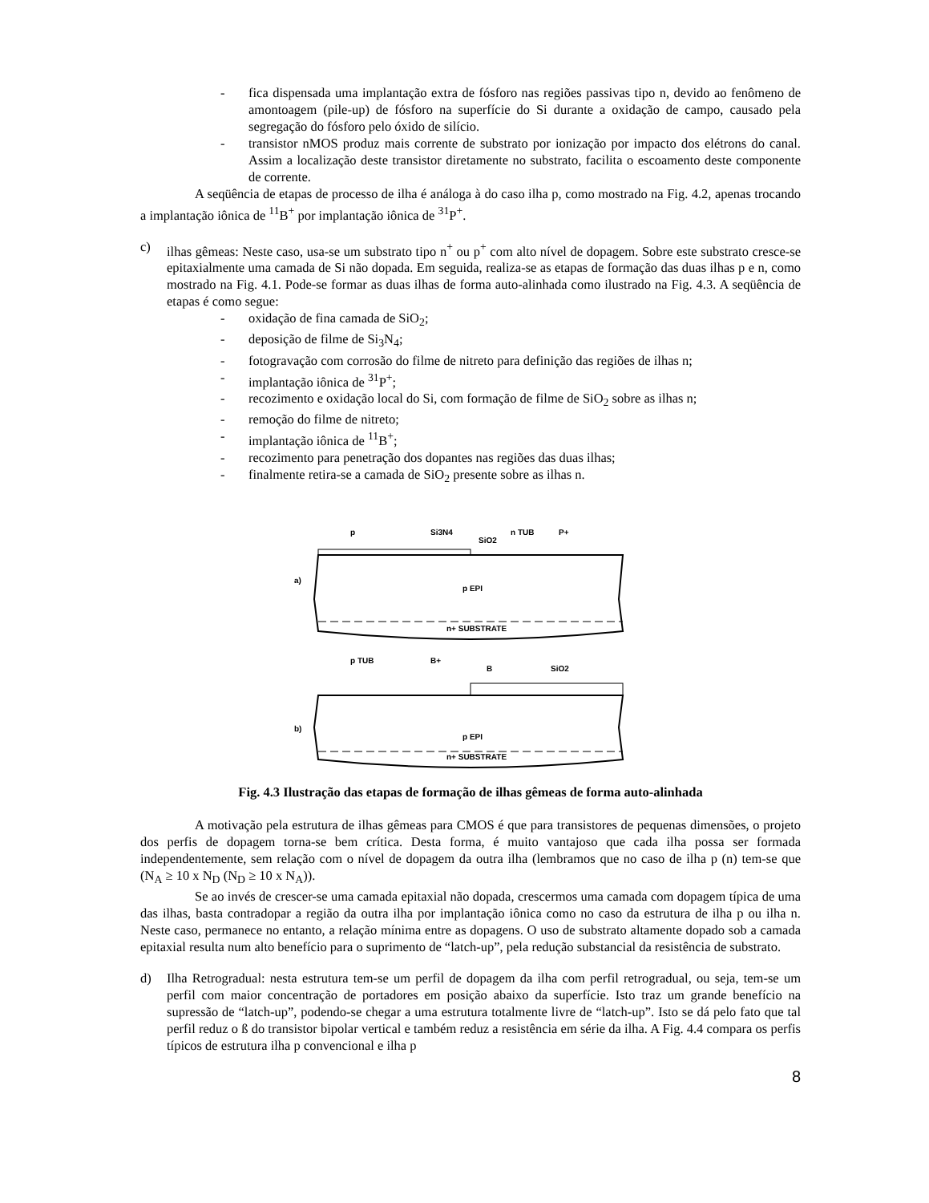- fica dispensada uma implantação extra de fósforo nas regiões passivas tipo n, devido ao fenômeno de amontoagem (pile-up) de fósforo na superfície do Si durante a oxidação de campo, causado pela segregação do fósforo pelo óxido de silício.
- transistor nMOS produz mais corrente de substrato por ionização por impacto dos elétrons do canal. Assim a localização deste transistor diretamente no substrato, facilita o escoamento deste componente de corrente.
A seqüência de etapas de processo de ilha é análoga à do caso ilha p, como mostrado na Fig. 4.2, apenas trocando a implantação iônica de <sup>11</sup>B<sup>+</sup> por implantação iônica de <sup>31</sup>P<sup>+</sup>.
c) ilhas gêmeas: Neste caso, usa-se um substrato tipo n<sup>+</sup> ou p<sup>+</sup> com alto nível de dopagem. Sobre este substrato cresce-se epitaxialmente uma camada de Si não dopada. Em seguida, realiza-se as etapas de formação das duas ilhas p e n, como mostrado na Fig. 4.1. Pode-se formar as duas ilhas de forma auto-alinhada como ilustrado na Fig. 4.3. A seqüência de etapas é como segue:
- oxidação de fina camada de SiO<sub>2</sub>;
- deposição de filme de Si<sub>3</sub>N<sub>4</sub>;
- fotogravação com corrosão do filme de nitreto para definição das regiões de ilhas n;
- implantação iônica de <sup>31</sup>P<sup>+</sup>;
- recozimento e oxidação local do Si, com formação de filme de SiO<sub>2</sub> sobre as ilhas n;
- remoção do filme de nitreto;
- implantação iônica de <sup>11</sup>B<sup>+</sup>;
- recozimento para penetração dos dopantes nas regiões das duas ilhas;
- finalmente retira-se a camada de SiO<sub>2</sub> presente sobre as ilhas n.
a)
p EPI
n+ SUBSTRATE
p
Si3N4
SiO2
n TUB
P+
b)
p EPI
n+ SUBSTRATE
p TUB
B+
B
SiO2
Fig. 4.3 Ilustração das etapas de formação de ilhas gêmeas de forma auto-alinhada
A motivação pela estrutura de ilhas gêmeas para CMOS é que para transistores de pequenas dimensões, o projeto dos perfis de dopagem torna-se bem crítica. Desta forma, é muito vantajoso que cada ilha possa ser formada independentemente, sem relação com o nível de dopagem da outra ilha (lembramos que no caso de ilha p (n) tem-se que (N<sub>A</sub> ≥ 10 x N<sub>D</sub> (N<sub>D</sub> ≥ 10 x N<sub>A</sub>)).
Se ao invés de crescer-se uma camada epitaxial não dopada, crescermos uma camada com dopagem típica de uma das ilhas, basta contradopar a região da outra ilha por implantação iônica como no caso da estrutura de ilha p ou ilha n. Neste caso, permanece no entanto, a relação mínima entre as dopagens. O uso de substrato altamente dopado sob a camada epitaxial resulta num alto benefício para o suprimento de “latch-up”, pela redução substancial da resistência de substrato.
d) Ilha Retrogradual: nesta estrutura tem-se um perfil de dopagem da ilha com perfil retrogradual, ou seja, tem-se um perfil com maior concentração de portadores em posição abaixo da superfície. Isto traz um grande benefício na supressão de “latch-up”, podendo-se chegar a uma estrutura totalmente livre de “latch-up”. Isto se dá pelo fato que tal perfil reduz o ß do transistor bipolar vertical e também reduz a resistência em série da ilha. A Fig. 4.4 compara os perfis típicos de estrutura ilha p convencional e ilha p
8